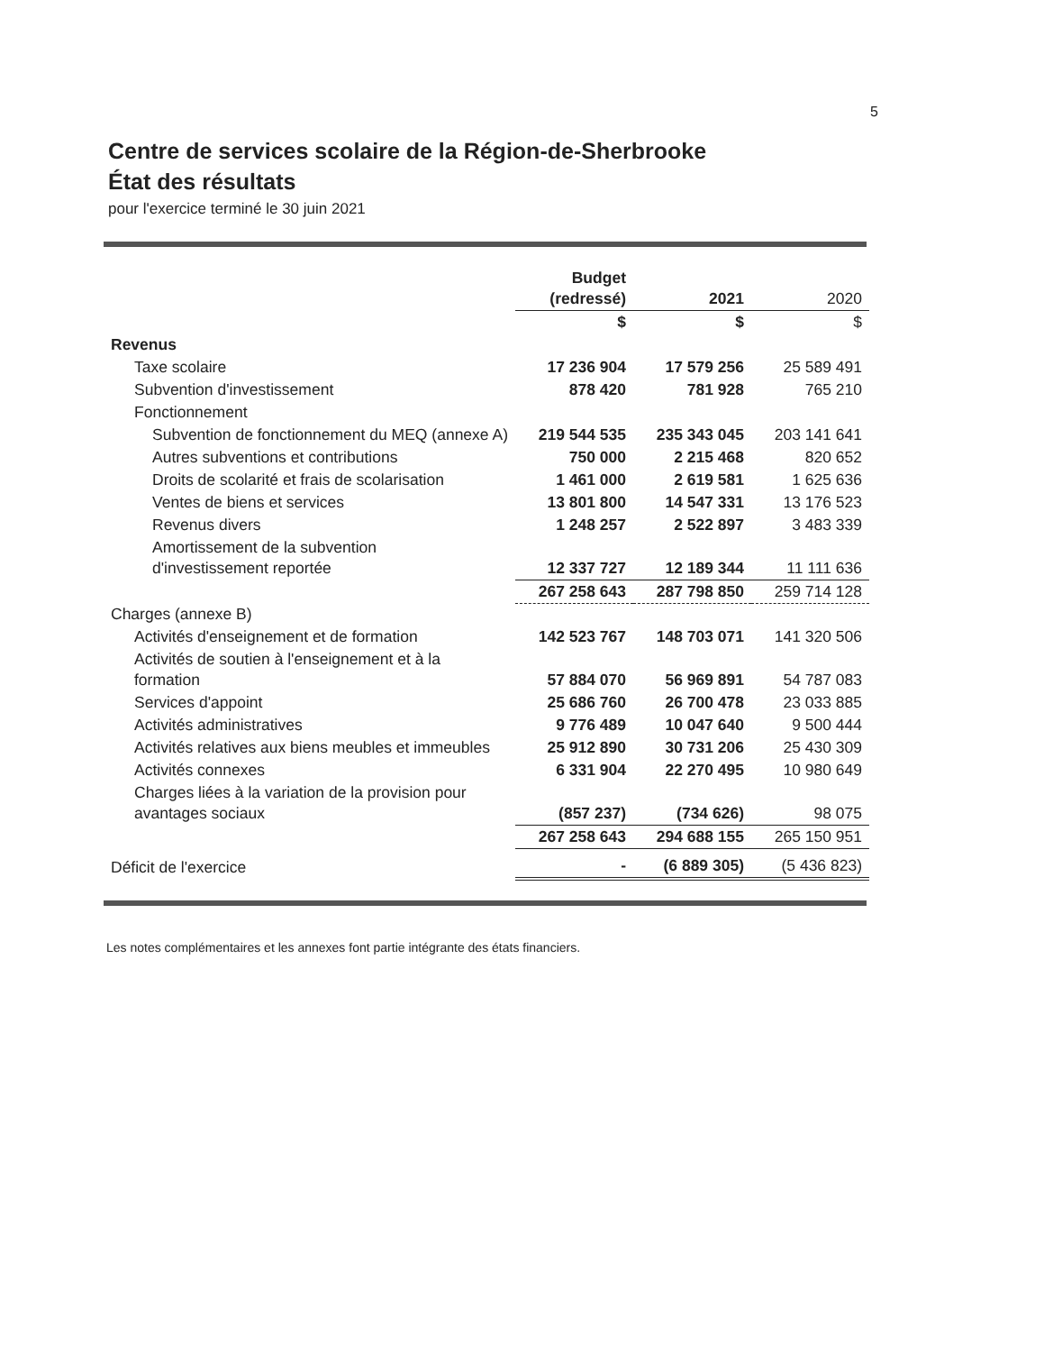5
Centre de services scolaire de la Région-de-Sherbrooke
État des résultats
pour l'exercice terminé le 30 juin 2021
| | Budget (redressé) | 2021 | 2020 |
| | $ | $ | $ |
| Revenus | | | |
| Taxe scolaire | 17 236 904 | 17 579 256 | 25 589 491 |
| Subvention d'investissement | 878 420 | 781 928 | 765 210 |
| Fonctionnement | | | |
| Subvention de fonctionnement du MEQ (annexe A) | 219 544 535 | 235 343 045 | 203 141 641 |
| Autres subventions et contributions | 750 000 | 2 215 468 | 820 652 |
| Droits de scolarité et frais de scolarisation | 1 461 000 | 2 619 581 | 1 625 636 |
| Ventes de biens et services | 13 801 800 | 14 547 331 | 13 176 523 |
| Revenus divers | 1 248 257 | 2 522 897 | 3 483 339 |
| Amortissement de la subvention d'investissement reportée | 12 337 727 | 12 189 344 | 11 111 636 |
| | 267 258 643 | 287 798 850 | 259 714 128 |
| Charges (annexe B) | | | |
| Activités d'enseignement et de formation | 142 523 767 | 148 703 071 | 141 320 506 |
| Activités de soutien à l'enseignement et à la formation | 57 884 070 | 56 969 891 | 54 787 083 |
| Services d'appoint | 25 686 760 | 26 700 478 | 23 033 885 |
| Activités administratives | 9 776 489 | 10 047 640 | 9 500 444 |
| Activités relatives aux biens meubles et immeubles | 25 912 890 | 30 731 206 | 25 430 309 |
| Activités connexes | 6 331 904 | 22 270 495 | 10 980 649 |
| Charges liées à la variation de la provision pour avantages sociaux | (857 237) | (734 626) | 98 075 |
| | 267 258 643 | 294 688 155 | 265 150 951 |
| Déficit de l'exercice | - | (6 889 305) | (5 436 823) |
Les notes complémentaires et les annexes font partie intégrante des états financiers.